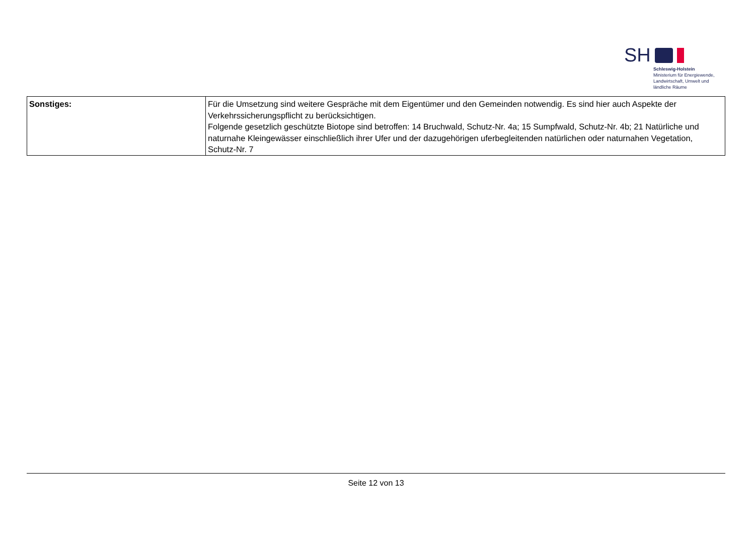SH
Schleswig-Holstein
Ministerium für Energiewende,
Landwirtschaft, Umwelt und
ländliche Räume
| Sonstiges: | Für die Umsetzung sind weitere Gespräche mit dem Eigentümer und den Gemeinden notwendig. Es sind hier auch Aspekte der Verkehrssicherungspflicht zu berücksichtigen. Folgende gesetzlich geschützte Biotope sind betroffen: 14 Bruchwald, Schutz-Nr. 4a; 15 Sumpfwald, Schutz-Nr. 4b; 21 Natürliche und naturnahe Kleingewässer einschließlich ihrer Ufer und der dazugehörigen uferbegleitenden natürlichen oder naturnahen Vegetation, Schutz-Nr. 7 |
Seite 12 von 13